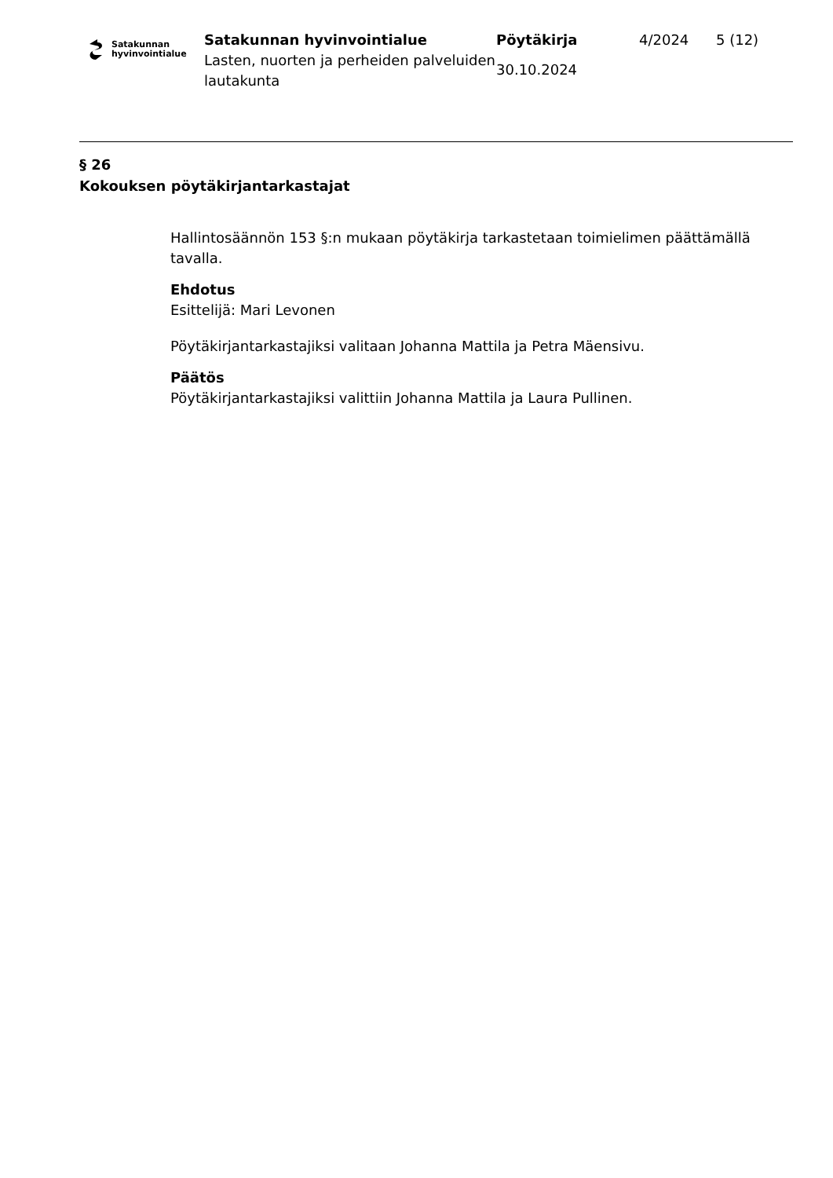Satakunnan
hyvinvointialue
Satakunnan hyvinvointialue
Lasten, nuorten ja perheiden palveluiden lautakunta
Pöytäkirja
30.10.2024
4/2024 5 (12)
§ 26
Kokouksen pöytäkirjantarkastajat
Hallintosäännön 153 §:n mukaan pöytäkirja tarkastetaan toimielimen päättämällä tavalla.
Ehdotus
Esittelijä: Mari Levonen
Pöytäkirjantarkastajiksi valitaan Johanna Mattila ja Petra Mäensivu.
Päätös
Pöytäkirjantarkastajiksi valittiin Johanna Mattila ja Laura Pullinen.